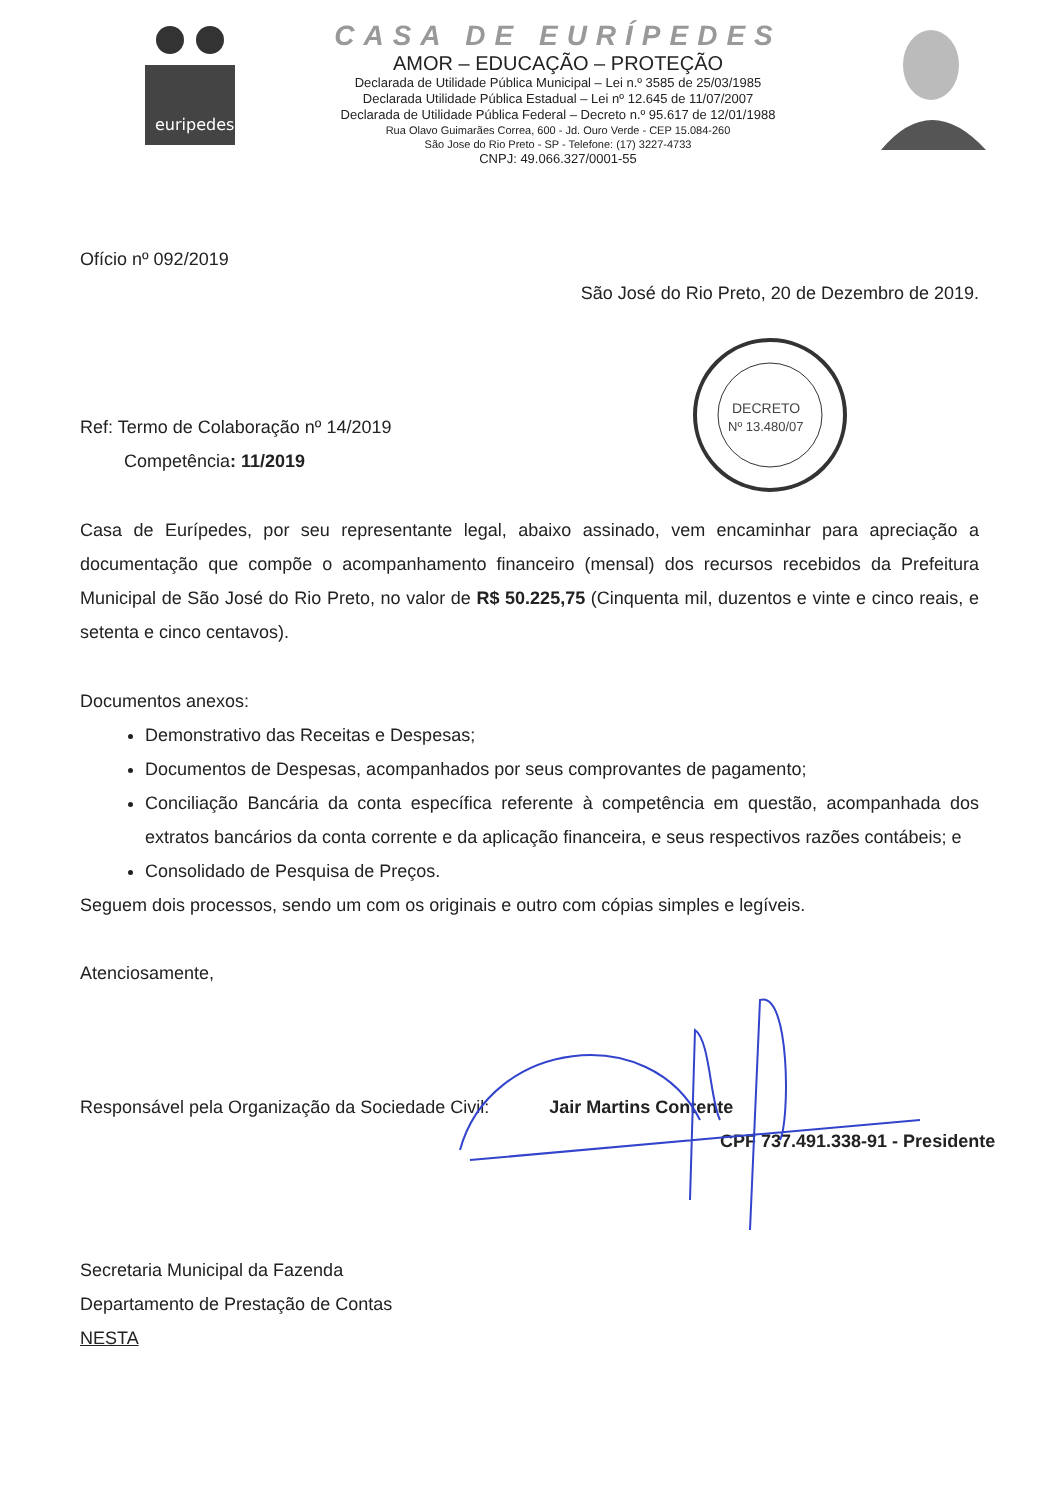euripedes
CASA DE EURÍPEDES
AMOR – EDUCAÇÃO – PROTEÇÃO
Declarada de Utilidade Pública Municipal – Lei n.º 3585 de 25/03/1985
Declarada Utilidade Pública Estadual – Lei nº 12.645 de 11/07/2007
Declarada de Utilidade Pública Federal – Decreto n.º 95.617 de 12/01/1988
Rua Olavo Guimarães Correa, 600 - Jd. Ouro Verde - CEP 15.084-260
São Jose do Rio Preto - SP - Telefone: (17) 3227-4733
CNPJ: 49.066.327/0001-55
DECRETO
Nº 13.480/07
Ofício nº 092/2019
São José do Rio Preto, 20 de Dezembro de 2019.
Ref: Termo de Colaboração nº 14/2019
Competência: 11/2019
Casa de Eurípedes, por seu representante legal, abaixo assinado, vem encaminhar para apreciação a documentação que compõe o acompanhamento financeiro (mensal) dos recursos recebidos da Prefeitura Municipal de São José do Rio Preto, no valor de R$ 50.225,75 (Cinquenta mil, duzentos e vinte e cinco reais, e setenta e cinco centavos).
Documentos anexos:
Demonstrativo das Receitas e Despesas;
Documentos de Despesas, acompanhados por seus comprovantes de pagamento;
Conciliação Bancária da conta específica referente à competência em questão, acompanhada dos extratos bancários da conta corrente e da aplicação financeira, e seus respectivos razões contábeis; e
Consolidado de Pesquisa de Preços.
Seguem dois processos, sendo um com os originais e outro com cópias simples e legíveis.
Atenciosamente,
Responsável pela Organização da Sociedade Civil: Jair Martins Contente
CPF 737.491.338-91 - Presidente
Secretaria Municipal da Fazenda
Departamento de Prestação de Contas
NESTA